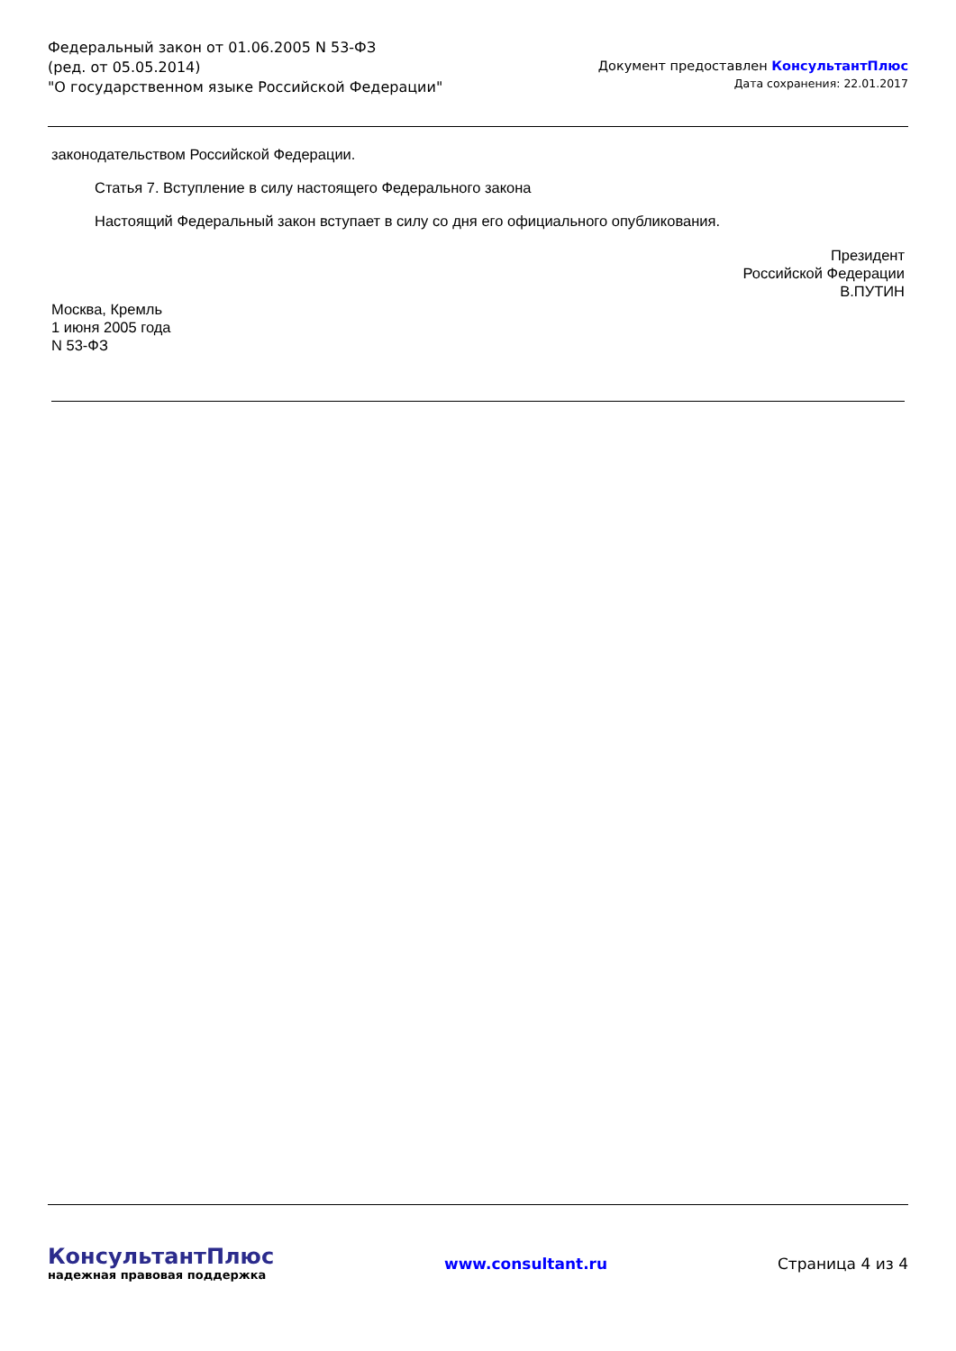Федеральный закон от 01.06.2005 N 53-ФЗ
(ред. от 05.05.2014)
"О государственном языке Российской Федерации"
Документ предоставлен КонсультантПлюс
Дата сохранения: 22.01.2017
законодательством Российской Федерации.
Статья 7. Вступление в силу настоящего Федерального закона
Настоящий Федеральный закон вступает в силу со дня его официального опубликования.
Президент
Российской Федерации
В.ПУТИН
Москва, Кремль
1 июня 2005 года
N 53-ФЗ
КонсультантПлюс
надежная правовая поддержка
www.consultant.ru Страница 4 из 4